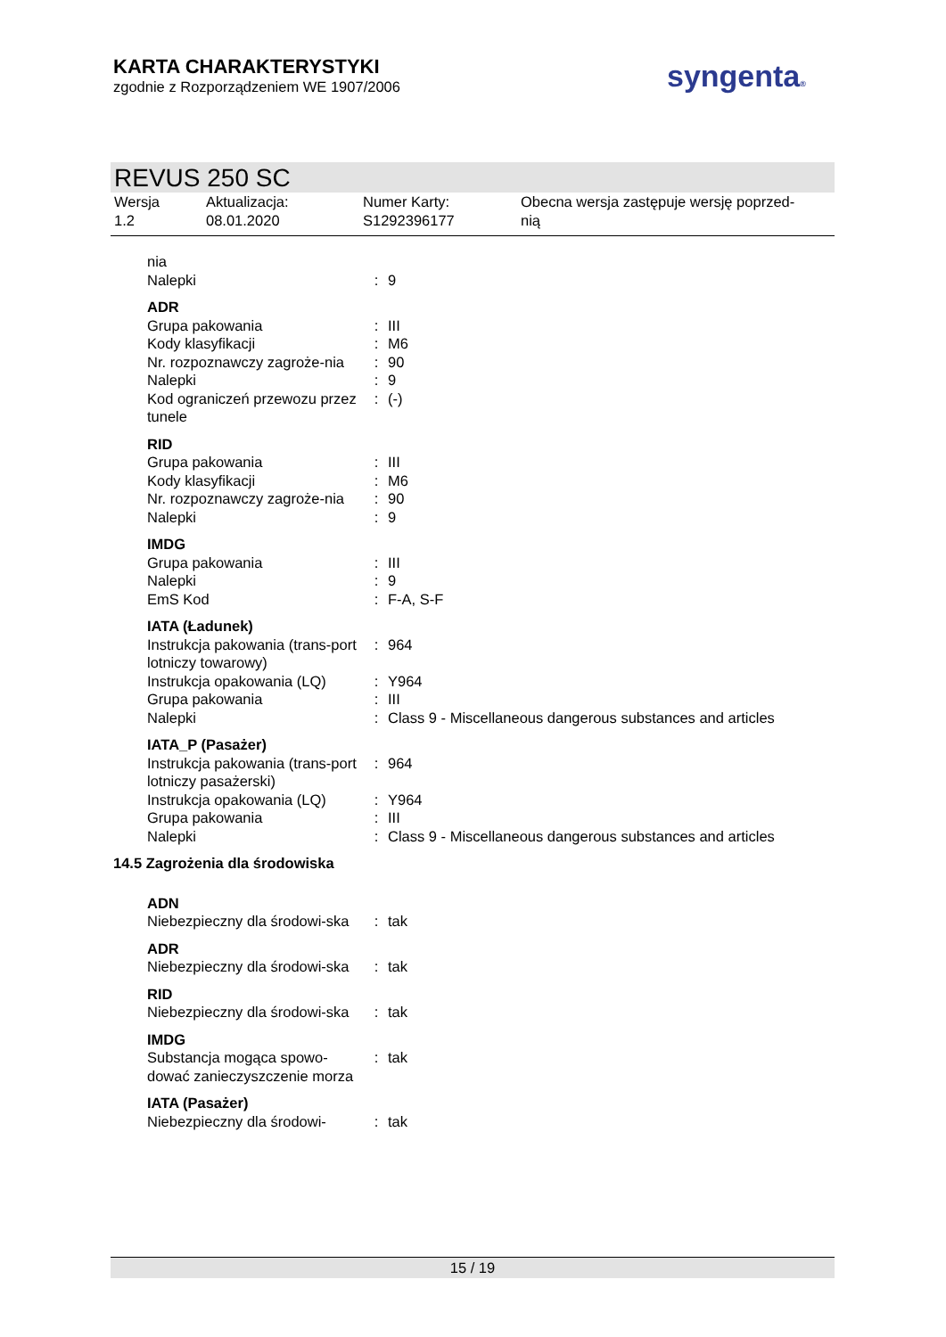KARTA CHARAKTERYSTYKI
zgodnie z Rozporządzeniem WE 1907/2006
syngenta®
REVUS 250 SC
Wersja
1.2
Aktualizacja:
08.01.2020
Numer Karty:
S1292396177
Obecna wersja zastępuje wersję poprzed-
nią
| nia Nalepki | : | 9 |
| ADR | | |
| Grupa pakowania | : | III |
| Kody klasyfikacji | : | M6 |
| Nr. rozpoznawczy zagroże-nia | : | 90 |
| Nalepki | : | 9 |
| Kod ograniczeń przewozu przez tunele | : | (-) |
| RID | | |
| Grupa pakowania | : | III |
| Kody klasyfikacji | : | M6 |
| Nr. rozpoznawczy zagroże-nia | : | 90 |
| Nalepki | : | 9 |
| IMDG | | |
| Grupa pakowania | : | III |
| Nalepki | : | 9 |
| EmS Kod | : | F-A, S-F |
| IATA (Ładunek) | | |
| Instrukcja pakowania (trans-port lotniczy towarowy) | : | 964 |
| Instrukcja opakowania (LQ) | : | Y964 |
| Grupa pakowania | : | III |
| Nalepki | : | Class 9 - Miscellaneous dangerous substances and articles |
| IATA_P (Pasażer) | | |
| Instrukcja pakowania (trans-port lotniczy pasażerski) | : | 964 |
| Instrukcja opakowania (LQ) | : | Y964 |
| Grupa pakowania | : | III |
| Nalepki | : | Class 9 - Miscellaneous dangerous substances and articles |
| 14.5 Zagrożenia dla środowiska | | |
| ADN | | |
| Niebezpieczny dla środowi-ska | : | tak |
| ADR | | |
| Niebezpieczny dla środowi-ska | : | tak |
| RID | | |
| Niebezpieczny dla środowi-ska | : | tak |
| IMDG | | |
| Substancja mogąca spowo-dować zanieczyszczenie morza | : | tak |
| IATA (Pasażer) | | |
| Niebezpieczny dla środowi- | : | tak |
15 / 19